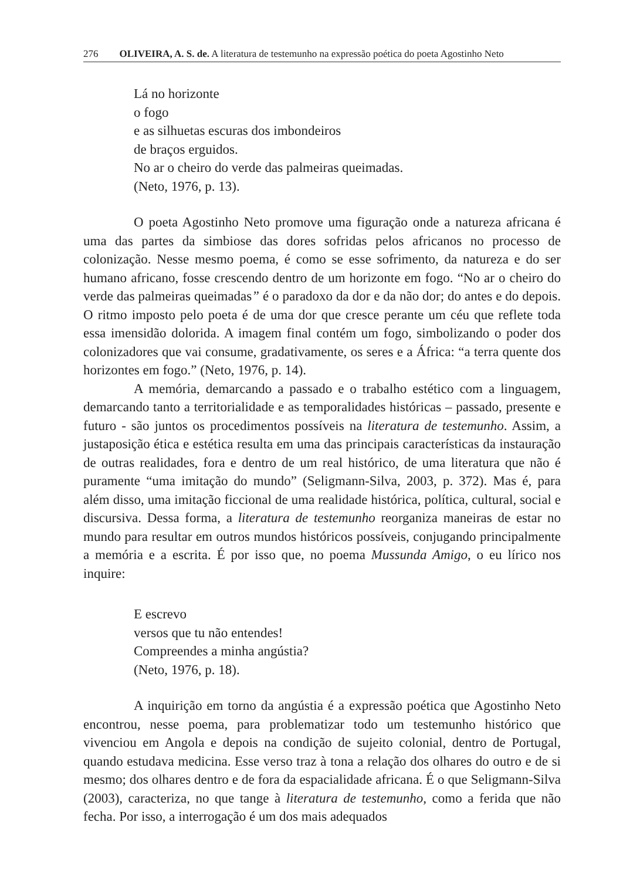276 OLIVEIRA, A. S. de. A literatura de testemunho na expressão poética do poeta Agostinho Neto
Lá no horizonte
o fogo
e as silhuetas escuras dos imbondeiros
de braços erguidos.
No ar o cheiro do verde das palmeiras queimadas.
(Neto, 1976, p. 13).
O poeta Agostinho Neto promove uma figuração onde a natureza africana é uma das partes da simbiose das dores sofridas pelos africanos no processo de colonização. Nesse mesmo poema, é como se esse sofrimento, da natureza e do ser humano africano, fosse crescendo dentro de um horizonte em fogo. “No ar o cheiro do verde das palmeiras queimadas” é o paradoxo da dor e da não dor; do antes e do depois. O ritmo imposto pelo poeta é de uma dor que cresce perante um céu que reflete toda essa imensidão dolorida. A imagem final contém um fogo, simbolizando o poder dos colonizadores que vai consume, gradativamente, os seres e a África: “a terra quente dos horizontes em fogo.” (Neto, 1976, p. 14).
A memória, demarcando a passado e o trabalho estético com a linguagem, demarcando tanto a territorialidade e as temporalidades históricas – passado, presente e futuro - são juntos os procedimentos possíveis na literatura de testemunho. Assim, a justaposição ética e estética resulta em uma das principais características da instauração de outras realidades, fora e dentro de um real histórico, de uma literatura que não é puramente “uma imitação do mundo” (Seligmann-Silva, 2003, p. 372). Mas é, para além disso, uma imitação ficcional de uma realidade histórica, política, cultural, social e discursiva. Dessa forma, a literatura de testemunho reorganiza maneiras de estar no mundo para resultar em outros mundos históricos possíveis, conjugando principalmente a memória e a escrita. É por isso que, no poema Mussunda Amigo, o eu lírico nos inquire:
E escrevo
versos que tu não entendes!
Compreendes a minha angústia?
(Neto, 1976, p. 18).
A inquirição em torno da angústia é a expressão poética que Agostinho Neto encontrou, nesse poema, para problematizar todo um testemunho histórico que vivenciou em Angola e depois na condição de sujeito colonial, dentro de Portugal, quando estudava medicina. Esse verso traz à tona a relação dos olhares do outro e de si mesmo; dos olhares dentro e de fora da espacialidade africana. É o que Seligmann-Silva (2003), caracteriza, no que tange à literatura de testemunho, como a ferida que não fecha. Por isso, a interrogação é um dos mais adequados